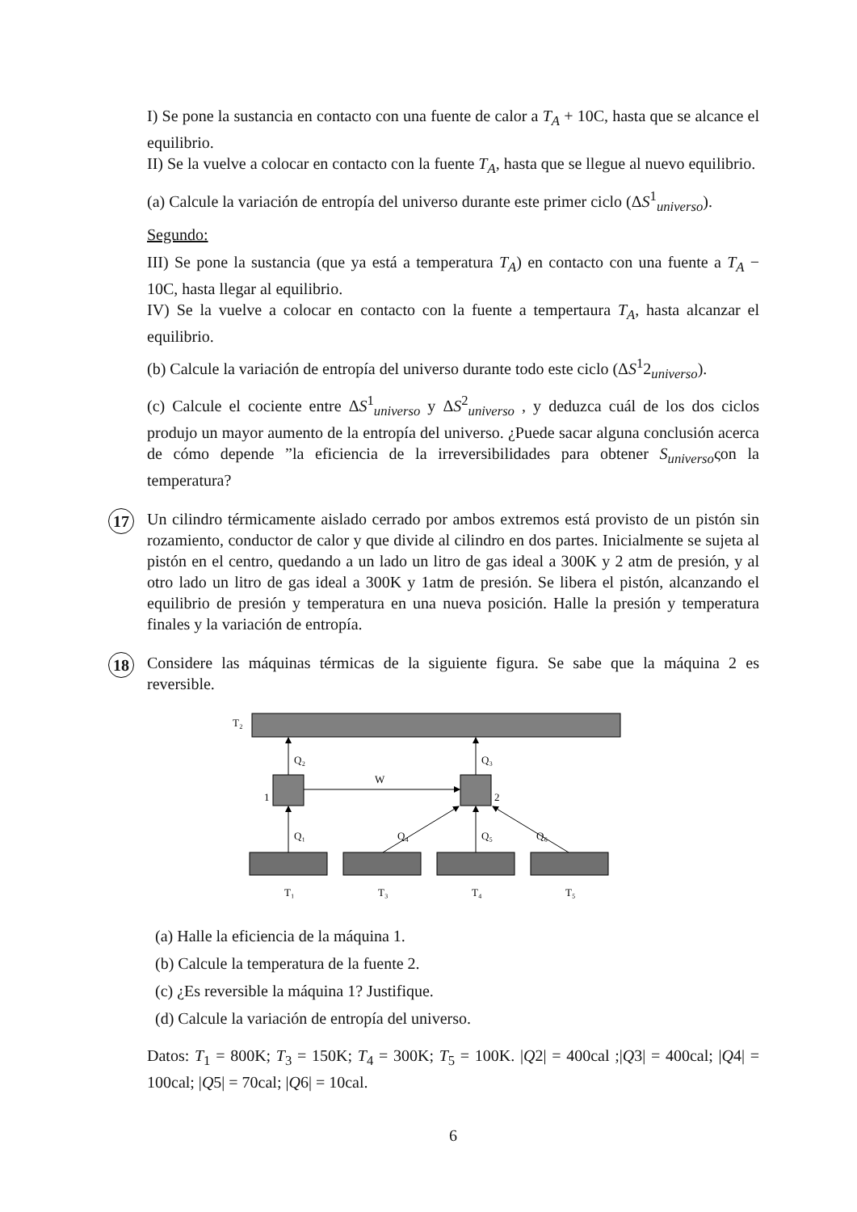I) Se pone la sustancia en contacto con una fuente de calor a T<sub>A</sub> + 10C, hasta que se alcance el equilibrio.
II) Se la vuelve a colocar en contacto con la fuente T<sub>A</sub>, hasta que se llegue al nuevo equilibrio.
(a) Calcule la variación de entropía del universo durante este primer ciclo (ΔS<sup>1</sup><sub>universo</sub>).
Segundo:
III) Se pone la sustancia (que ya está a temperatura T<sub>A</sub>) en contacto con una fuente a T<sub>A</sub> − 10C, hasta llegar al equilibrio.
IV) Se la vuelve a colocar en contacto con la fuente a tempertaura T<sub>A</sub>, hasta alcanzar el equilibrio.
(b) Calcule la variación de entropía del universo durante todo este ciclo (ΔS<sup>1</sup>2<sub>universo</sub>).
(c) Calcule el cociente entre ΔS<sup>1</sup><sub>universo</sub> y ΔS<sup>2</sup><sub>universo</sub> , y deduzca cuál de los dos ciclos produjo un mayor aumento de la entropía del universo. ¿Puede sacar alguna conclusión acerca de cómo depende ”la eficiencia de la irreversibilidades para obtener S<sub>universo</sub>ςon la temperatura?
17
Un cilindro térmicamente aislado cerrado por ambos extremos está provisto de un pistón sin rozamiento, conductor de calor y que divide al cilindro en dos partes. Inicialmente se sujeta al pistón en el centro, quedando a un lado un litro de gas ideal a 300K y 2 atm de presión, y al otro lado un litro de gas ideal a 300K y 1atm de presión. Se libera el pistón, alcanzando el equilibrio de presión y temperatura en una nueva posición. Halle la presión y temperatura finales y la variación de entropía.
18
Considere las máquinas térmicas de la siguiente figura. Se sabe que la máquina 2 es reversible.
T₂
1
2
Q₂
Q₃
W
Q₁
Q₄
Q₅
Q₆
T₁
T₃
T₄
T₅
(a) Halle la eficiencia de la máquina 1.
(b) Calcule la temperatura de la fuente 2.
(c) ¿Es reversible la máquina 1? Justifique.
(d) Calcule la variación de entropía del universo.
Datos: T<sub>1</sub> = 800K; T<sub>3</sub> = 150K; T<sub>4</sub> = 300K; T<sub>5</sub> = 100K. |Q2| = 400cal ;|Q3| = 400cal; |Q4| = 100cal; |Q5| = 70cal; |Q6| = 10cal.
6